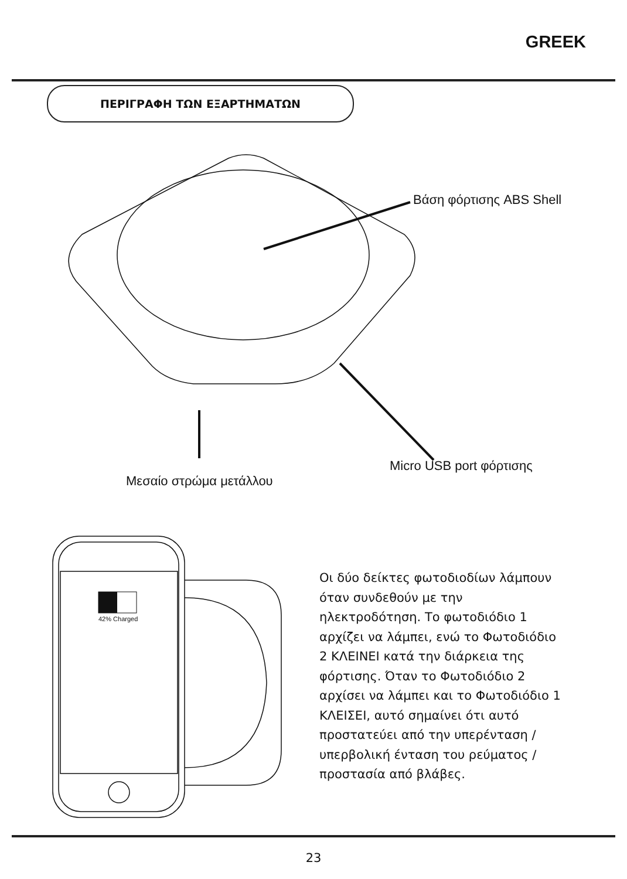GREEK
ΠΕΡΙΓΡΑΦΗ ΤΩΝ ΕΞΑΡΤΗΜΑΤΩΝ
Βάση φόρτισης ABS Shell
Micro USB port φόρτισης
Μεσαίο στρώμα μετάλλου
42% Charged
Οι δύο δείκτες φωτοδιοδίων λάμπουν όταν συνδεθούν με την ηλεκτροδότηση. Το φωτοδιόδιο 1 αρχίζει να λάμπει, ενώ το Φωτοδιόδιο 2 ΚΛΕΙΝΕΙ κατά την διάρκεια της φόρτισης. Όταν το Φωτοδιόδιο 2 αρχίσει να λάμπει και το Φωτοδιόδιο 1 ΚΛΕΙΣΕΙ, αυτό σημαίνει ότι αυτό προστατεύει από την υπερένταση / υπερβολική ένταση του ρεύματος / προστασία από βλάβες.
23